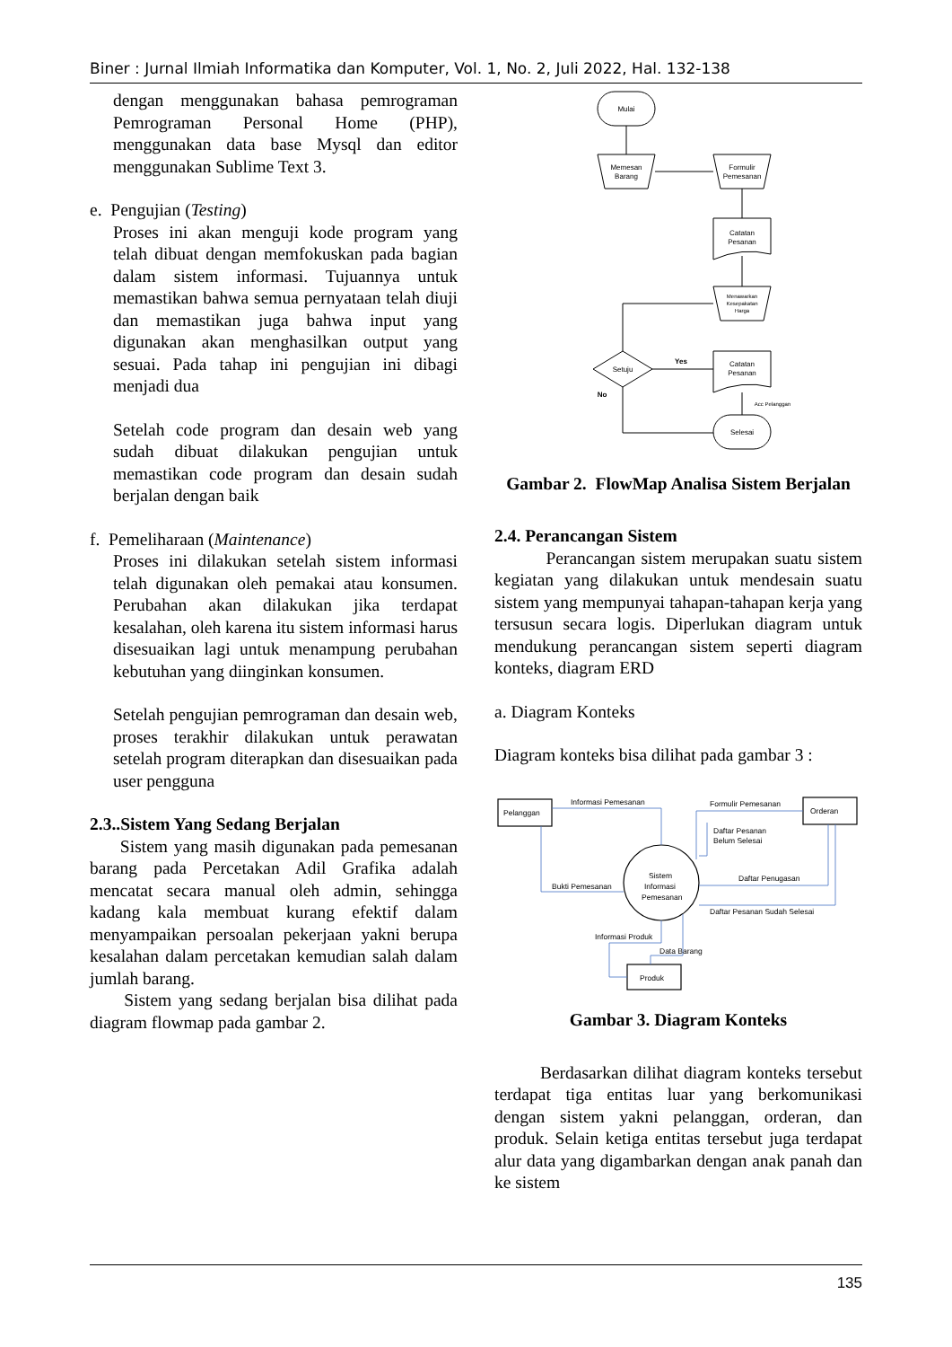Biner : Jurnal Ilmiah Informatika dan Komputer, Vol. 1, No. 2, Juli 2022, Hal. 132-138
dengan menggunakan bahasa pemrograman Pemrograman Personal Home (PHP), menggunakan data base Mysql dan editor menggunakan Sublime Text 3.
e. Pengujian (Testing)
Proses ini akan menguji kode program yang telah dibuat dengan memfokuskan pada bagian dalam sistem informasi. Tujuannya untuk memastikan bahwa semua pernyataan telah diuji dan memastikan juga bahwa input yang digunakan akan menghasilkan output yang sesuai. Pada tahap ini pengujian ini dibagi menjadi dua
Setelah code program dan desain web yang sudah dibuat dilakukan pengujian untuk memastikan code program dan desain sudah berjalan dengan baik
f. Pemeliharaan (Maintenance)
Proses ini dilakukan setelah sistem informasi telah digunakan oleh pemakai atau konsumen. Perubahan akan dilakukan jika terdapat kesalahan, oleh karena itu sistem informasi harus disesuaikan lagi untuk menampung perubahan kebutuhan yang diinginkan konsumen.
Setelah pengujian pemrograman dan desain web, proses terakhir dilakukan untuk perawatan setelah program diterapkan dan disesuaikan pada user pengguna
2.3..Sistem Yang Sedang Berjalan
Sistem yang masih digunakan pada pemesanan barang pada Percetakan Adil Grafika adalah mencatat secara manual oleh admin, sehingga kadang kala membuat kurang efektif dalam menyampaikan persoalan pekerjaan yakni berupa kesalahan dalam percetakan kemudian salah dalam jumlah barang.
Sistem yang sedang berjalan bisa dilihat pada diagram flowmap pada gambar 2.
Mulai
Memesan
Barang
Formulir
Pemesanan
Catatan
Pesanan
Menawarkan
Kesepakatan
Harga
Setuju
Yes
No
Catatan
Pesanan
Acc Pelanggan
Selesai
Gambar 2. FlowMap Analisa Sistem Berjalan
2.4. Perancangan Sistem
Perancangan sistem merupakan suatu sistem kegiatan yang dilakukan untuk mendesain suatu sistem yang mempunyai tahapan-tahapan kerja yang tersusun secara logis. Diperlukan diagram untuk mendukung perancangan sistem seperti diagram konteks, diagram ERD
a. Diagram Konteks
Diagram konteks bisa dilihat pada gambar 3 :
Pelanggan
Orderan
Produk
Sistem
Informasi
Pemesanan
Informasi Pemesanan
Formulir Pemesanan
Daftar Pesanan
Belum Selesai
Bukti Pemesanan
Daftar Penugasan
Daftar Pesanan Sudah Selesai
Informasi Produk
Data Barang
Gambar 3. Diagram Konteks
Berdasarkan dilihat diagram konteks tersebut terdapat tiga entitas luar yang berkomunikasi dengan sistem yakni pelanggan, orderan, dan produk. Selain ketiga entitas tersebut juga terdapat alur data yang digambarkan dengan anak panah dan ke sistem
135